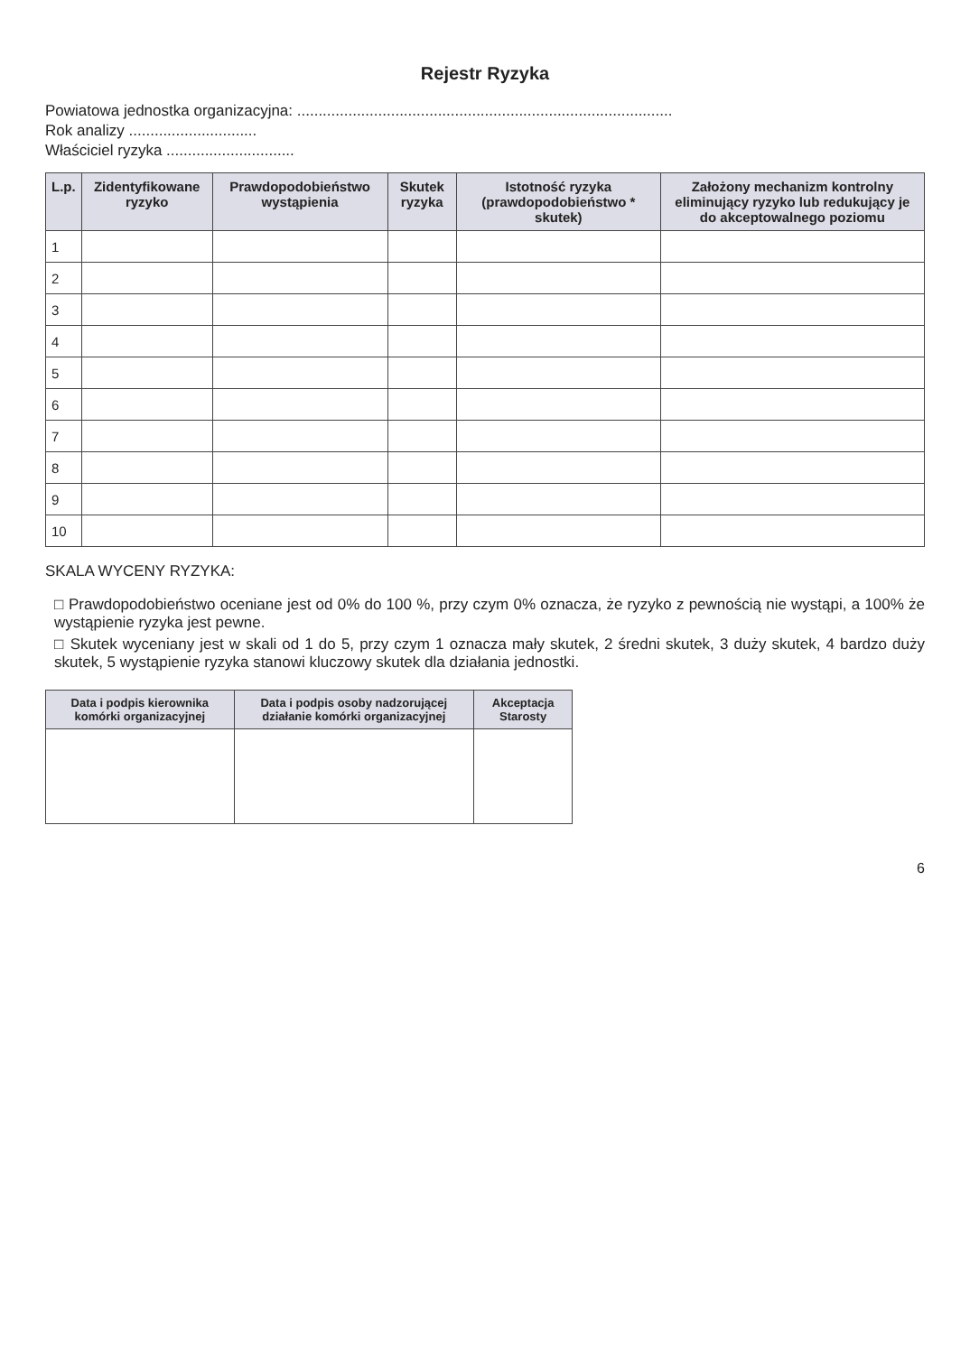Rejestr Ryzyka
Powiatowa jednostka organizacyjna: ........................................................................................
Rok analizy ..............................
Właściciel ryzyka ..............................
| L.p. | Zidentyfikowane ryzyko | Prawdopodobieństwo wystąpienia | Skutek ryzyka | Istotność ryzyka (prawdopodobieństwo * skutek) | Założony mechanizm kontrolny eliminujący ryzyko lub redukujący je do akceptowalnego poziomu |
| --- | --- | --- | --- | --- | --- |
| 1 | | | | | |
| 2 | | | | | |
| 3 | | | | | |
| 4 | | | | | |
| 5 | | | | | |
| 6 | | | | | |
| 7 | | | | | |
| 8 | | | | | |
| 9 | | | | | |
| 10 | | | | | |
SKALA WYCENY RYZYKA:
□ Prawdopodobieństwo oceniane jest od 0% do 100 %, przy czym 0% oznacza, że ryzyko z pewnością nie wystąpi, a 100% że wystąpienie ryzyka jest pewne.
□ Skutek wyceniany jest w skali od 1 do 5, przy czym 1 oznacza mały skutek, 2 średni skutek, 3 duży skutek, 4 bardzo duży skutek, 5 wystąpienie ryzyka stanowi kluczowy skutek dla działania jednostki.
| Data i podpis kierownika komórki organizacyjnej | Data i podpis osoby nadzorującej działanie komórki organizacyjnej | Akceptacja Starosty |
| --- | --- | --- |
6